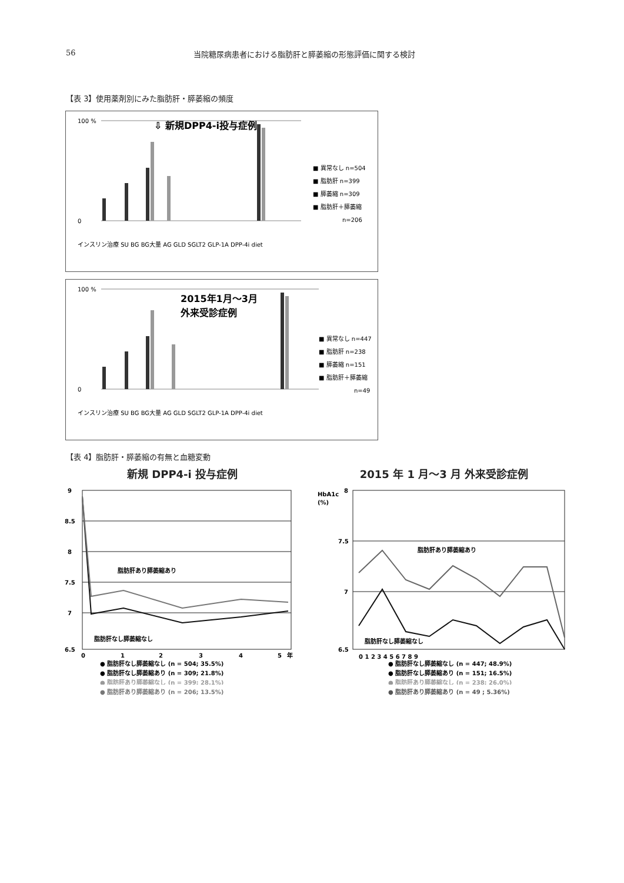56 当院糖尿病患者における脂肪肝と膵萎縮の形態評価に関する検討
【表 3】使用薬剤別にみた脂肪肝・膵萎縮の頻度
100 %
0
⇩ 新規DPP4-i投与症例
■ 異常なし n=504
■ 脂肪肝 n=399
■ 膵萎縮 n=309
■ 脂肪肝＋膵萎縮
n=206
インスリン治療 SU BG BG大量 AG GLD SGLT2 GLP-1A DPP-4i diet
100 %
0
2015年1月～3月
外来受診症例
■ 異常なし n=447
■ 脂肪肝 n=238
■ 膵萎縮 n=151
■ 脂肪肝＋膵萎縮
n=49
インスリン治療 SU BG BG大量 AG GLD SGLT2 GLP-1A DPP-4i diet
【表 4】脂肪肝・膵萎縮の有無と血糖変動
新規 DPP4-i 投与症例
9
8.5
8
7.5
7
6.5
0
1
2
3
4
5
年
脂肪肝あり膵萎縮あり
脂肪肝なし膵萎縮なし
● 脂肪肝なし膵萎縮なし (n = 504; 35.5%)
● 脂肪肝なし膵萎縮あり (n = 309; 21.8%)
● 脂肪肝あり膵萎縮なし (n = 399; 28.1%)
● 脂肪肝あり膵萎縮あり (n = 206; 13.5%)
2015 年 1 月～3 月 外来受診症例
HbA1c
(%)
8
7.5
7
6.5
0 1 2 3 4 5 6 7 8 9
脂肪肝あり膵萎縮あり
脂肪肝なし膵萎縮なし
● 脂肪肝なし膵萎縮なし (n = 447; 48.9%)
● 脂肪肝なし膵萎縮あり (n = 151; 16.5%)
● 脂肪肝あり膵萎縮なし (n = 238; 26.0%)
● 脂肪肝あり膵萎縮あり (n = 49 ; 5.36%)